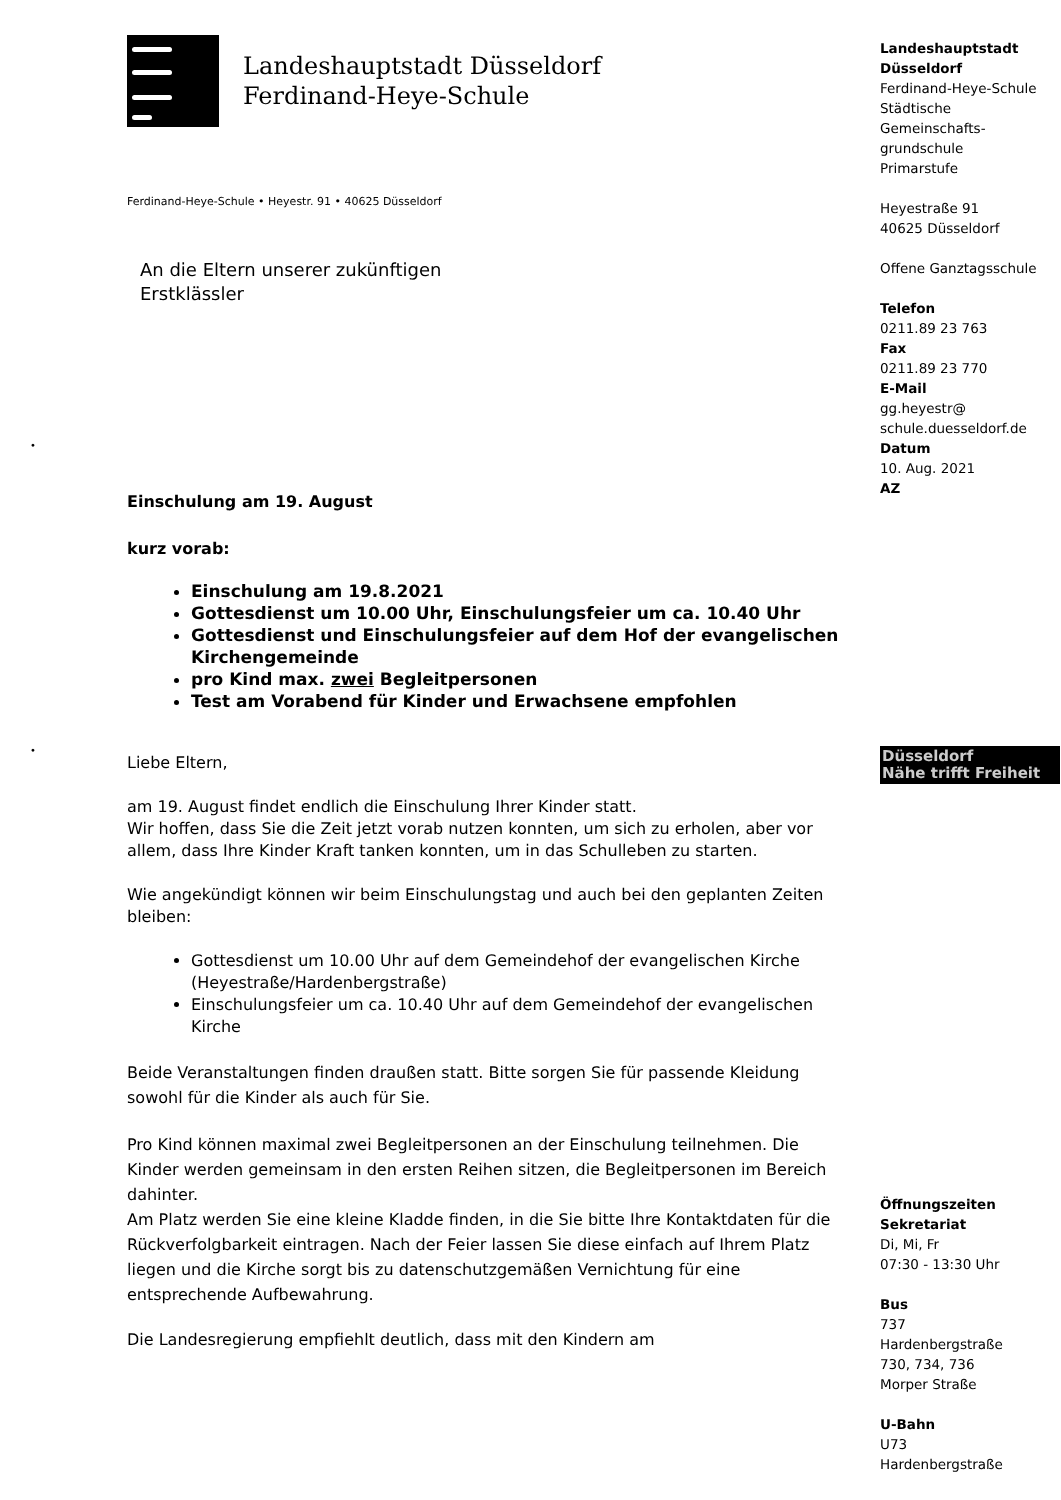•
•
Landeshauptstadt Düsseldorf
Ferdinand-Heye-Schule
Ferdinand-Heye-Schule • Heyestr. 91 • 40625 Düsseldorf
An die Eltern unserer zukünftigen
Erstklässler
Einschulung am 19. August
kurz vorab:
Einschulung am 19.8.2021
Gottesdienst um 10.00 Uhr, Einschulungsfeier um ca. 10.40 Uhr
Gottesdienst und Einschulungsfeier auf dem Hof der evangelischen Kirchengemeinde
pro Kind max. zwei Begleitpersonen
Test am Vorabend für Kinder und Erwachsene empfohlen
Liebe Eltern,
am 19. August findet endlich die Einschulung Ihrer Kinder statt.
Wir hoffen, dass Sie die Zeit jetzt vorab nutzen konnten, um sich zu erholen, aber vor allem, dass Ihre Kinder Kraft tanken konnten, um in das Schulleben zu starten.
Wie angekündigt können wir beim Einschulungstag und auch bei den geplanten Zeiten bleiben:
Gottesdienst um 10.00 Uhr auf dem Gemeindehof der evangelischen Kirche (Heyestraße/Hardenbergstraße)
Einschulungsfeier um ca. 10.40 Uhr auf dem Gemeindehof der evangelischen Kirche
Beide Veranstaltungen finden draußen statt. Bitte sorgen Sie für passende Kleidung sowohl für die Kinder als auch für Sie.
Pro Kind können maximal zwei Begleitpersonen an der Einschulung teilnehmen. Die Kinder werden gemeinsam in den ersten Reihen sitzen, die Begleitpersonen im Bereich dahinter.
Am Platz werden Sie eine kleine Kladde finden, in die Sie bitte Ihre Kontaktdaten für die Rückverfolgbarkeit eintragen. Nach der Feier lassen Sie diese einfach auf Ihrem Platz liegen und die Kirche sorgt bis zu datenschutzgemäßen Vernichtung für eine entsprechende Aufbewahrung.
Die Landesregierung empfiehlt deutlich, dass mit den Kindern am
Landeshauptstadt
Düsseldorf
Ferdinand-Heye-Schule
Städtische
Gemeinschafts-
grundschule
Primarstufe
Heyestraße 91
40625 Düsseldorf
Offene Ganztagsschule
Telefon
0211.89 23 763
Fax
0211.89 23 770
E-Mail
gg.heyestr@
schule.duesseldorf.de
Datum
10. Aug. 2021
AZ
Düsseldorf
Nähe trifft Freiheit
Öffnungszeiten
Sekretariat
Di, Mi, Fr
07:30 - 13:30 Uhr
Bus
737
Hardenbergstraße
730, 734, 736
Morper Straße
U-Bahn
U73
Hardenbergstraße